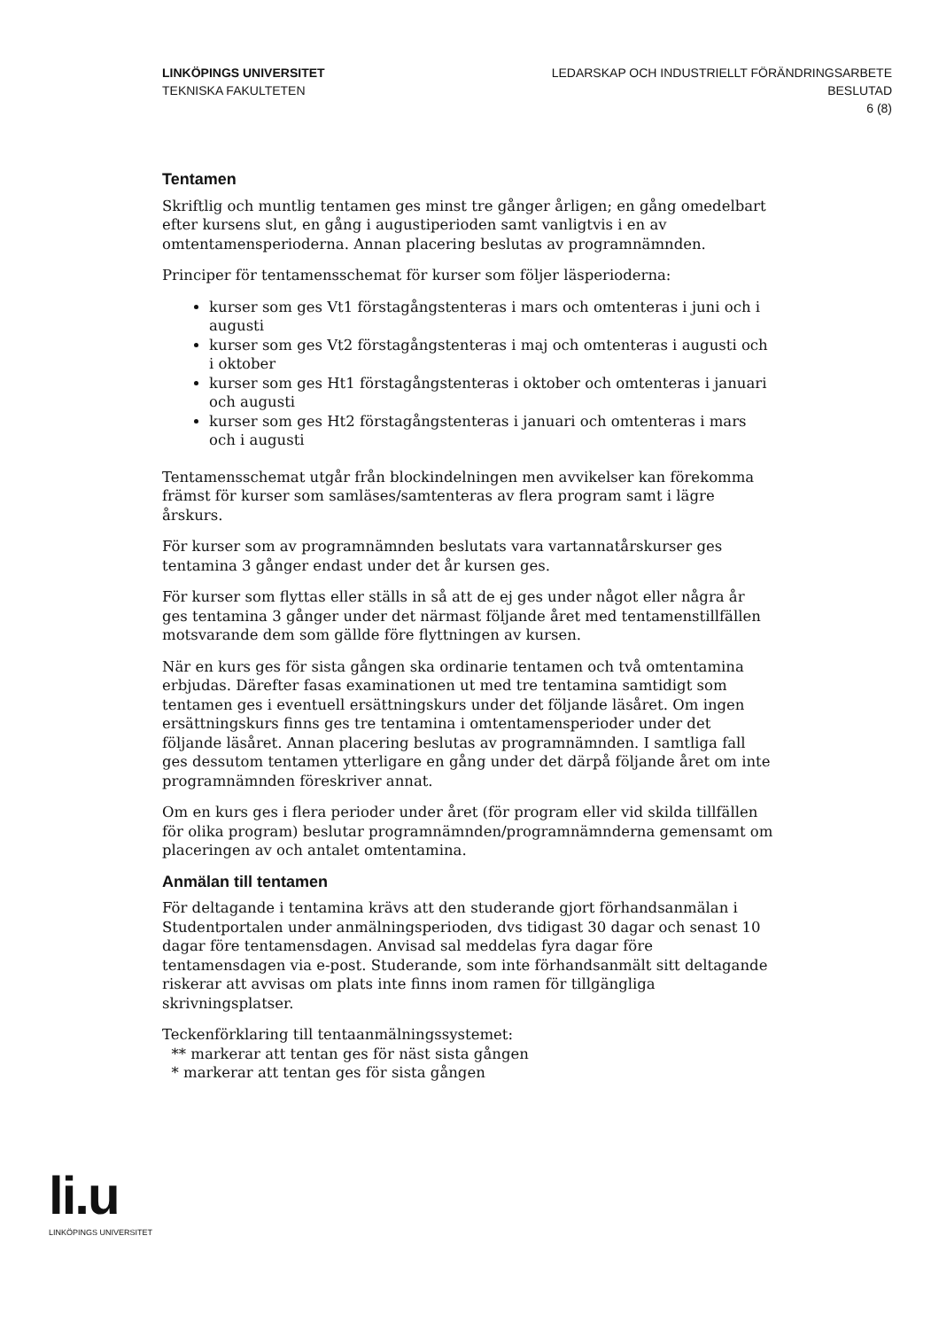LINKÖPINGS UNIVERSITET
TEKNISKA FAKULTETEN
LEDARSKAP OCH INDUSTRIELLT FÖRÄNDRINGSARBETE
BESLUTAD
6 (8)
Tentamen
Skriftlig och muntlig tentamen ges minst tre gånger årligen; en gång omedelbart efter kursens slut, en gång i augustiperioden samt vanligtvis i en av omtentamensperioderna. Annan placering beslutas av programnämnden.
Principer för tentamensschemat för kurser som följer läsperioderna:
kurser som ges Vt1 förstagångstenteras i mars och omtenteras i juni och i augusti
kurser som ges Vt2 förstagångstenteras i maj och omtenteras i augusti och i oktober
kurser som ges Ht1 förstagångstenteras i oktober och omtenteras i januari och augusti
kurser som ges Ht2 förstagångstenteras i januari och omtenteras i mars och i augusti
Tentamensschemat utgår från blockindelningen men avvikelser kan förekomma främst för kurser som samläses/samtenteras av flera program samt i lägre årskurs.
För kurser som av programnämnden beslutats vara vartannatårskurser ges tentamina 3 gånger endast under det år kursen ges.
För kurser som flyttas eller ställs in så att de ej ges under något eller några år ges tentamina 3 gånger under det närmast följande året med tentamenstillfällen motsvarande dem som gällde före flyttningen av kursen.
När en kurs ges för sista gången ska ordinarie tentamen och två omtentamina erbjudas. Därefter fasas examinationen ut med tre tentamina samtidigt som tentamen ges i eventuell ersättningskurs under det följande läsåret. Om ingen ersättningskurs finns ges tre tentamina i omtentamensperioder under det följande läsåret. Annan placering beslutas av programnämnden. I samtliga fall ges dessutom tentamen ytterligare en gång under det därpå följande året om inte programnämnden föreskriver annat.
Om en kurs ges i flera perioder under året (för program eller vid skilda tillfällen för olika program) beslutar programnämnden/programnämnderna gemensamt om placeringen av och antalet omtentamina.
Anmälan till tentamen
För deltagande i tentamina krävs att den studerande gjort förhandsanmälan i Studentportalen under anmälningsperioden, dvs tidigast 30 dagar och senast 10 dagar före tentamensdagen. Anvisad sal meddelas fyra dagar före tentamensdagen via e-post. Studerande, som inte förhandsanmält sitt deltagande riskerar att avvisas om plats inte finns inom ramen för tillgängliga skrivningsplatser.
Teckenförklaring till tentaanmälningssystemet:
** markerar att tentan ges för näst sista gången
* markerar att tentan ges för sista gången
li.u
LINKÖPINGS UNIVERSITET